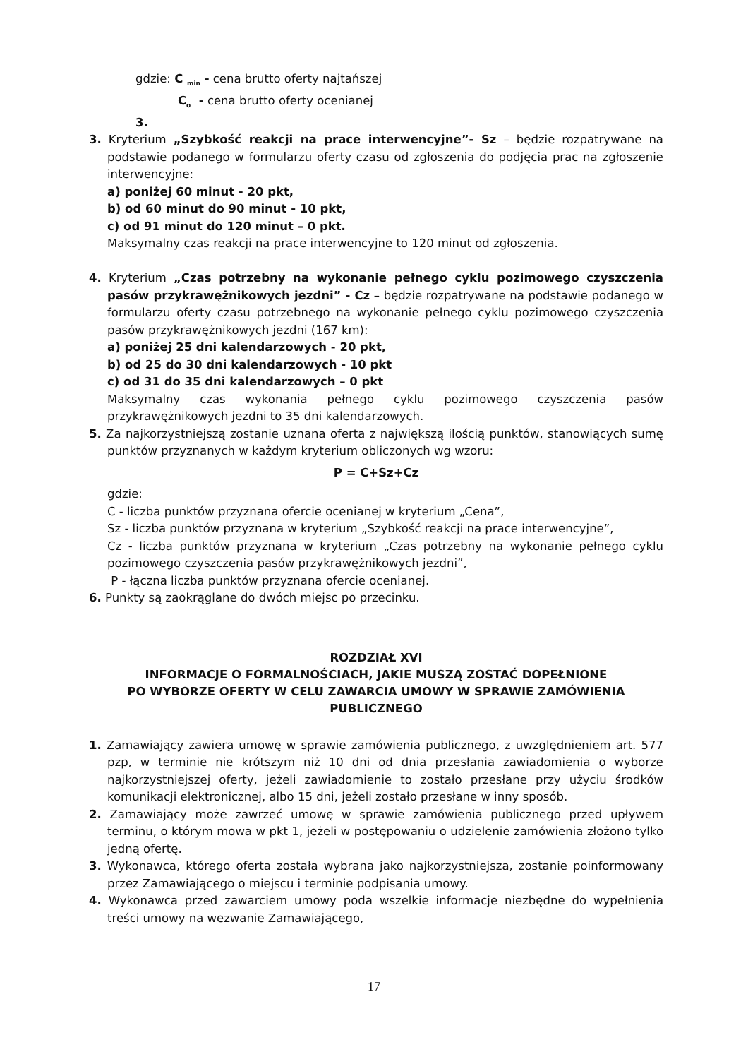gdzie: C <sub>min</sub> - cena brutto oferty najtańszej
C<sub>o</sub> - cena brutto oferty ocenianej
3.
3. Kryterium „Szybkość reakcji na prace interwencyjne”- Sz – będzie rozpatrywane na podstawie podanego w formularzu oferty czasu od zgłoszenia do podjęcia prac na zgłoszenie interwencyjne:
a) poniżej 60 minut - 20 pkt,
b) od 60 minut do 90 minut - 10 pkt,
c) od 91 minut do 120 minut – 0 pkt.
Maksymalny czas reakcji na prace interwencyjne to 120 minut od zgłoszenia.
4. Kryterium „Czas potrzebny na wykonanie pełnego cyklu pozimowego czyszczenia pasów przykrawężnikowych jezdni” - Cz – będzie rozpatrywane na podstawie podanego w formularzu oferty czasu potrzebnego na wykonanie pełnego cyklu pozimowego czyszczenia pasów przykrawężnikowych jezdni (167 km):
a) poniżej 25 dni kalendarzowych - 20 pkt,
b) od 25 do 30 dni kalendarzowych - 10 pkt
c) od 31 do 35 dni kalendarzowych – 0 pkt
Maksymalny czas wykonania pełnego cyklu pozimowego czyszczenia pasów przykrawężnikowych jezdni to 35 dni kalendarzowych.
5. Za najkorzystniejszą zostanie uznana oferta z największą ilością punktów, stanowiących sumę punktów przyznanych w każdym kryterium obliczonych wg wzoru:
P = C+Sz+Cz
gdzie:
C - liczba punktów przyznana ofercie ocenianej w kryterium „Cena”,
Sz - liczba punktów przyznana w kryterium „Szybkość reakcji na prace interwencyjne”,
Cz - liczba punktów przyznana w kryterium „Czas potrzebny na wykonanie pełnego cyklu pozimowego czyszczenia pasów przykrawężnikowych jezdni”,
P - łączna liczba punktów przyznana ofercie ocenianej.
6. Punkty są zaokrąglane do dwóch miejsc po przecinku.
ROZDZIAŁ XVI
INFORMACJE O FORMALNOŚCIACH, JAKIE MUSZĄ ZOSTAĆ DOPEŁNIONE
PO WYBORZE OFERTY W CELU ZAWARCIA UMOWY W SPRAWIE ZAMÓWIENIA PUBLICZNEGO
1. Zamawiający zawiera umowę w sprawie zamówienia publicznego, z uwzględnieniem art. 577 pzp, w terminie nie krótszym niż 10 dni od dnia przesłania zawiadomienia o wyborze najkorzystniejszej oferty, jeżeli zawiadomienie to zostało przesłane przy użyciu środków komunikacji elektronicznej, albo 15 dni, jeżeli zostało przesłane w inny sposób.
2. Zamawiający może zawrzeć umowę w sprawie zamówienia publicznego przed upływem terminu, o którym mowa w pkt 1, jeżeli w postępowaniu o udzielenie zamówienia złożono tylko jedną ofertę.
3. Wykonawca, którego oferta została wybrana jako najkorzystniejsza, zostanie poinformowany przez Zamawiającego o miejscu i terminie podpisania umowy.
4. Wykonawca przed zawarciem umowy poda wszelkie informacje niezbędne do wypełnienia treści umowy na wezwanie Zamawiającego,
17